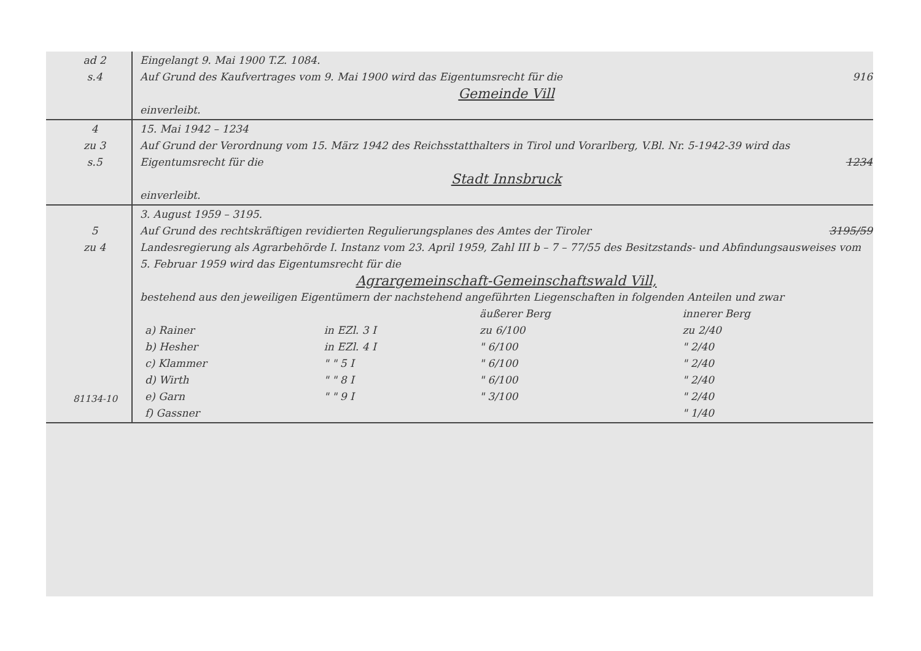| ad 2 s.4 | Eingelangt 9. Mai 1900 T.Z. 1084. Auf Grund des Kaufvertrages vom 9. Mai 1900 wird das Eigentumsrecht für die 916 Gemeinde Vill einverleibt. |
| 4 zu 3 s.5 | 15. Mai 1942 – 1234 Auf Grund der Verordnung vom 15. März 1942 des Reichsstatthalters in Tirol und Vorarlberg, V.Bl. Nr. 5-1942-39 wird das Eigentumsrecht für die 1234 Stadt Innsbruck einverleibt. |
| 5 zu 4 81134-10 | 3. August 1959 – 3195. Auf Grund des rechtskräftigen revidierten Regulierungsplanes des Amtes der Tiroler 3195/59 Landesregierung als Agrarbehörde I. Instanz vom 23. April 1959, Zahl III b – 7 – 77/55 des Besitzstands- und Abfindungsausweises vom 5. Februar 1959 wird das Eigentumsrecht für die Agrargemeinschaft-Gemeinschaftswald Vill, bestehend aus den jeweiligen Eigentümern der nachstehend angeführten Liegenschaften in folgenden Anteilen und zwar / / / äußerer Berg / innerer Berg / / a) Rainer / in EZl. 3 I / zu 6/100 / zu 2/40 / / b) Hesher / in EZl. 4 I / " 6/100 / " 2/40 / / c) Klammer / " " 5 I / " 6/100 / " 2/40 / / d) Wirth / " " 8 I / " 6/100 / " 2/40 / / e) Garn / " " 9 I / " 3/100 / " 2/40 / / f) Gassner / / / " 1/40 / |